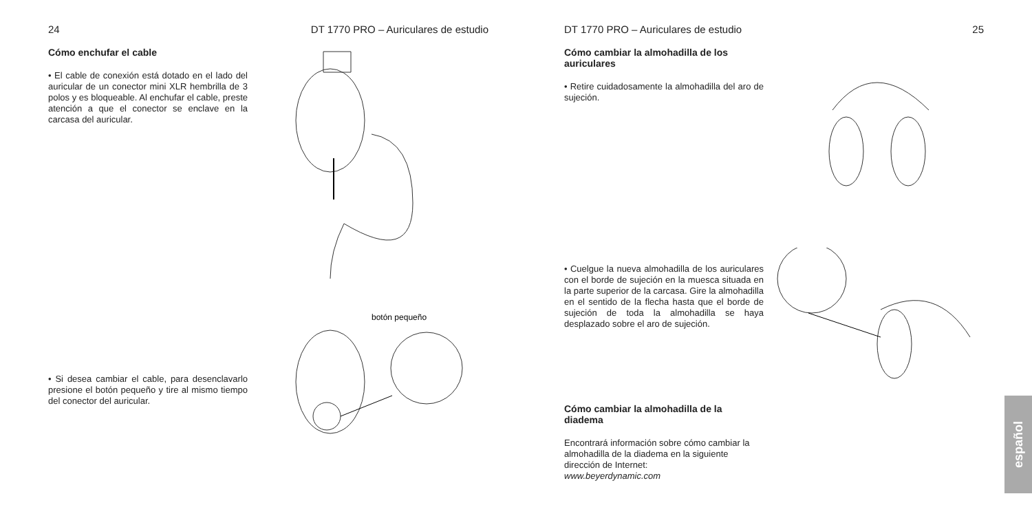24 DT 1770 PRO – Auriculares de estudio
Cómo enchufar el cable
• El cable de conexión está dotado en el lado del auricular de un conector mini XLR hembrilla de 3 polos y es bloqueable. Al enchufar el cable, preste atención a que el conector se enclave en la carcasa del auricular.
• Si desea cambiar el cable, para desenclavarlo presione el botón pequeño y tire al mismo tiempo del conector del auricular.
botón pequeño
DT 1770 PRO – Auriculares de estudio 25
Cómo cambiar la almohadilla de los auriculares
• Retire cuidadosamente la almohadilla del aro de sujeción.
• Cuelgue la nueva almohadilla de los auriculares con el borde de sujeción en la muesca situada en la parte superior de la carcasa. Gire la almohadilla en el sentido de la flecha hasta que el borde de sujeción de toda la almohadilla se haya desplazado sobre el aro de sujeción.
Cómo cambiar la almohadilla de la diadema
Encontrará información sobre cómo cambiar la almohadilla de la diadema en la siguiente dirección de Internet:
www.beyerdynamic.com
español